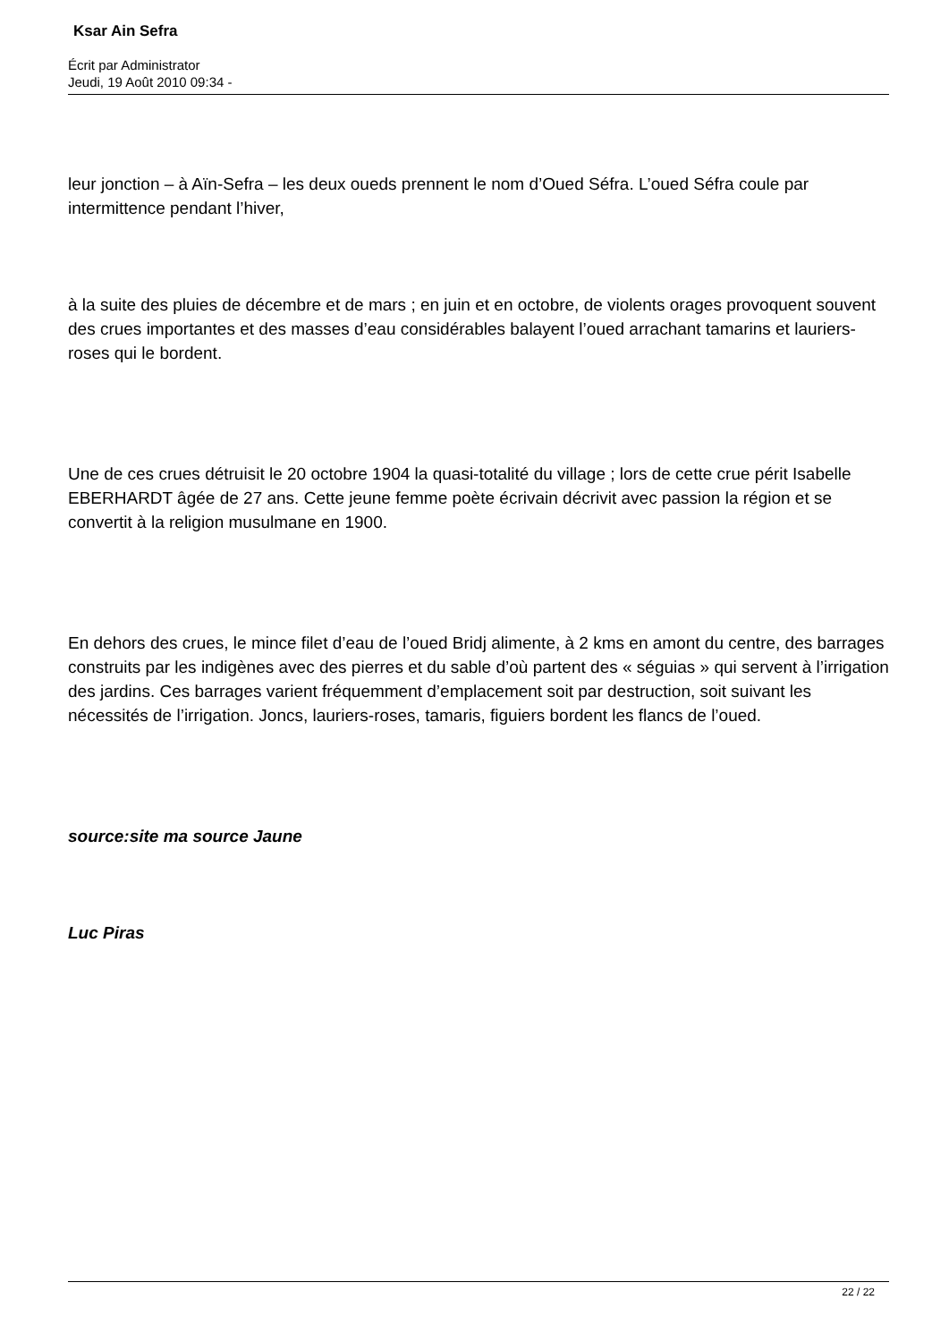Ksar Ain Sefra
Écrit par Administrator
Jeudi, 19 Août 2010 09:34 -
leur jonction – à Aïn-Sefra – les deux oueds prennent le nom d’Oued Séfra. L’oued Séfra coule par intermittence pendant l’hiver,
à la suite des pluies de décembre et de mars ; en juin et en octobre, de violents orages provoquent souvent des crues importantes et des masses d’eau considérables balayent l’oued arrachant tamarins et lauriers-roses qui le bordent.
Une de ces crues détruisit le 20 octobre 1904 la quasi-totalité du village ; lors de cette crue périt Isabelle EBERHARDT âgée de 27 ans. Cette jeune femme poète écrivain décrivit avec passion la région et se convertit à la religion musulmane en 1900.
En dehors des crues, le mince filet d’eau de l’oued Bridj alimente, à 2 kms en amont du centre, des barrages construits par les indigènes avec des pierres et du sable d’où partent des « séguias » qui servent à l’irrigation des jardins. Ces barrages varient fréquemment d’emplacement soit par destruction, soit suivant les nécessités de l’irrigation. Joncs, lauriers-roses, tamaris, figuiers bordent les flancs de l’oued.
source:site ma source Jaune
Luc Piras
22 / 22